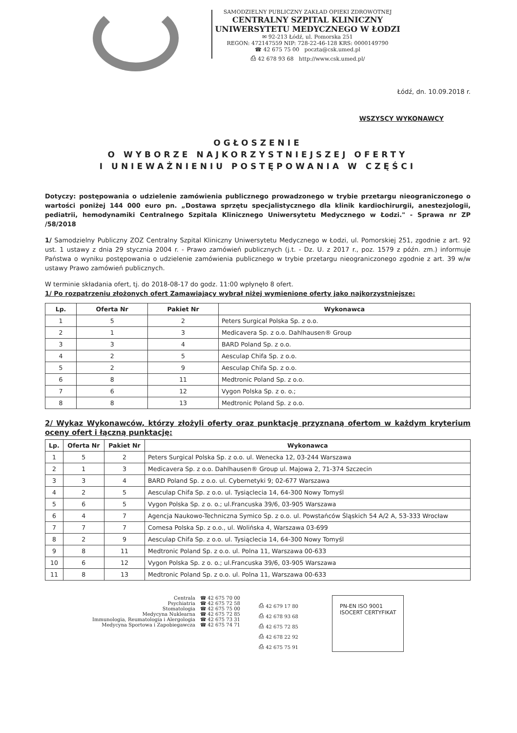SAMODZIELNY PUBLICZNY ZAKŁAD OPIEKI ZDROWOTNEJ
CENTRALNY SZPITAL KLINICZNY
UNIWERSYTETU MEDYCZNEGO W ŁODZI
✉ 92-213 Łódź, ul. Pomorska 251
REGON: 472147559 NIP: 728-22-46-128 KRS: 0000149790
☎ 42 675 75 00 poczta@csk.umed.pl
⎙ 42 678 93 68 http://www.csk.umed.pl/
Łódź, dn. 10.09.2018 r.
WSZYSCY WYKONAWCY
OGŁOSZENIE
O WYBORZE NAJKORZYSTNIEJSZEJ OFERTY
I UNIEWAŻNIENIU POSTĘPOWANIA W CZĘŚCI
Dotyczy: postępowania o udzielenie zamówienia publicznego prowadzonego w trybie przetargu nieograniczonego o wartości poniżej 144 000 euro pn. „Dostawa sprzętu specjalistycznego dla klinik kardiochirurgii, anestezjologii, pediatrii, hemodynamiki Centralnego Szpitala Klinicznego Uniwersytetu Medycznego w Łodzi." - Sprawa nr ZP /58/2018
1/ Samodzielny Publiczny ZOZ Centralny Szpital Kliniczny Uniwersytetu Medycznego w Łodzi, ul. Pomorskiej 251, zgodnie z art. 92 ust. 1 ustawy z dnia 29 stycznia 2004 r. - Prawo zamówień publicznych (j.t. - Dz. U. z 2017 r., poz. 1579 z późn. zm.) informuje Państwa o wyniku postępowania o udzielenie zamówienia publicznego w trybie przetargu nieograniczonego zgodnie z art. 39 w/w ustawy Prawo zamówień publicznych.
W terminie składania ofert, tj. do 2018-08-17 do godz. 11:00 wpłynęło 8 ofert.
1/ Po rozpatrzeniu złożonych ofert Zamawiający wybrał niżej wymienione oferty jako najkorzystniejsze:
| Lp. | Oferta Nr | Pakiet Nr | Wykonawca |
| --- | --- | --- | --- |
| 1 | 5 | 2 | Peters Surgical Polska Sp. z o.o. |
| 2 | 1 | 3 | Medicavera Sp. z o.o. Dahlhausen® Group |
| 3 | 3 | 4 | BARD Poland Sp. z o.o. |
| 4 | 2 | 5 | Aesculap Chifa Sp. z o.o. |
| 5 | 2 | 9 | Aesculap Chifa Sp. z o.o. |
| 6 | 8 | 11 | Medtronic Poland Sp. z o.o. |
| 7 | 6 | 12 | Vygon Polska Sp. z o. o.; |
| 8 | 8 | 13 | Medtronic Poland Sp. z o.o. |
2/ Wykaz Wykonawców, którzy złożyli oferty oraz punktację przyznaną ofertom w każdym kryterium oceny ofert i łączną punktację:
| Lp. | Oferta Nr | Pakiet Nr | Wykonawca |
| --- | --- | --- | --- |
| 1 | 5 | 2 | Peters Surgical Polska Sp. z o.o. ul. Wenecka 12, 03-244 Warszawa |
| 2 | 1 | 3 | Medicavera Sp. z o.o. Dahlhausen® Group ul. Majowa 2, 71-374 Szczecin |
| 3 | 3 | 4 | BARD Poland Sp. z o.o. ul. Cybernetyki 9; 02-677 Warszawa |
| 4 | 2 | 5 | Aesculap Chifa Sp. z o.o. ul. Tysiąclecia 14, 64-300 Nowy Tomyśl |
| 5 | 6 | 5 | Vygon Polska Sp. z o. o.; ul.Francuska 39/6, 03-905 Warszawa |
| 6 | 4 | 7 | Agencja Naukowo-Techniczna Symico Sp. z o.o. ul. Powstańców Śląskich 54 A/2 A, 53-333 Wrocław |
| 7 | 7 | 7 | Comesa Polska Sp. z o.o., ul. Wolińska 4, Warszawa 03-699 |
| 8 | 2 | 9 | Aesculap Chifa Sp. z o.o. ul. Tysiąclecia 14, 64-300 Nowy Tomyśl |
| 9 | 8 | 11 | Medtronic Poland Sp. z o.o. ul. Polna 11, Warszawa 00-633 |
| 10 | 6 | 12 | Vygon Polska Sp. z o. o.; ul.Francuska 39/6, 03-905 Warszawa |
| 11 | 8 | 13 | Medtronic Poland Sp. z o.o. ul. Polna 11, Warszawa 00-633 |
Centrala
Psychiatria
Stomatologia
Medycyna Nuklearna
Immunologia, Reumatologia i Alergologia
Medycyna Sportowa i Zapobiegawcza
☎ 42 675 70 00
☎ 42 675 72 58
☎ 42 675 75 00
☎ 42 675 72 85
☎ 42 675 73 31
☎ 42 675 74 71
⎙ 42 679 17 80
⎙ 42 678 93 68
⎙ 42 675 72 85
⎙ 42 678 22 92
⎙ 42 675 75 91
PN-EN ISO 9001
ISOCERT CERTYFIKAT